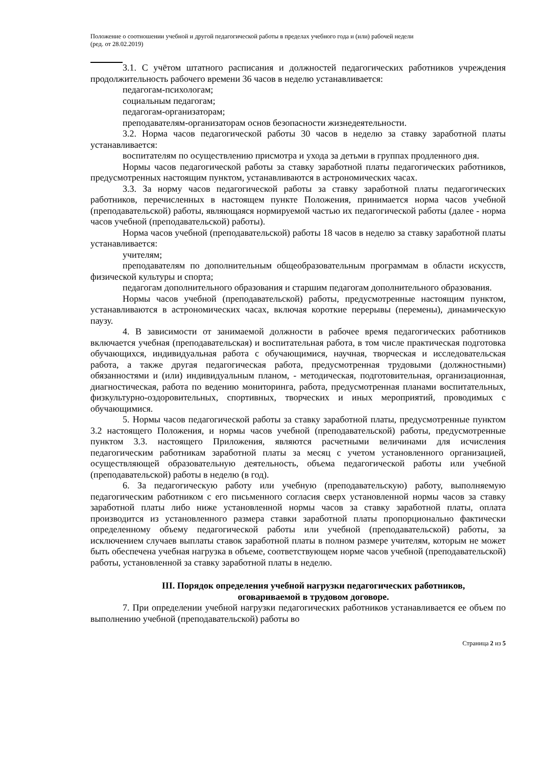Положение о соотношении учебной и другой педагогической работы в пределах учебного года и (или) рабочей недели
(ред. от 28.02.2019)
3.1. С учётом штатного расписания и должностей педагогических работников учреждения продолжительность рабочего времени 36 часов в неделю устанавливается:
педагогам-психологам;
социальным педагогам;
педагогам-организаторам;
преподавателям-организаторам основ безопасности жизнедеятельности.
3.2. Норма часов педагогической работы 30 часов в неделю за ставку заработной платы устанавливается:
воспитателям по осуществлению присмотра и ухода за детьми в группах продленного дня.
Нормы часов педагогической работы за ставку заработной платы педагогических работников, предусмотренных настоящим пунктом, устанавливаются в астрономических часах.
3.3. За норму часов педагогической работы за ставку заработной платы педагогических работников, перечисленных в настоящем пункте Положения, принимается норма часов учебной (преподавательской) работы, являющаяся нормируемой частью их педагогической работы (далее - норма часов учебной (преподавательской) работы).
Норма часов учебной (преподавательской) работы 18 часов в неделю за ставку заработной платы устанавливается:
учителям;
преподавателям по дополнительным общеобразовательным программам в области искусств, физической культуры и спорта;
педагогам дополнительного образования и старшим педагогам дополнительного образования.
Нормы часов учебной (преподавательской) работы, предусмотренные настоящим пунктом, устанавливаются в астрономических часах, включая короткие перерывы (перемены), динамическую паузу.
4. В зависимости от занимаемой должности в рабочее время педагогических работников включается учебная (преподавательская) и воспитательная работа, в том числе практическая подготовка обучающихся, индивидуальная работа с обучающимися, научная, творческая и исследовательская работа, а также другая педагогическая работа, предусмотренная трудовыми (должностными) обязанностями и (или) индивидуальным планом, - методическая, подготовительная, организационная, диагностическая, работа по ведению мониторинга, работа, предусмотренная планами воспитательных, физкультурно-оздоровительных, спортивных, творческих и иных мероприятий, проводимых с обучающимися.
5. Нормы часов педагогической работы за ставку заработной платы, предусмотренные пунктом 3.2 настоящего Положения, и нормы часов учебной (преподавательской) работы, предусмотренные пунктом 3.3. настоящего Приложения, являются расчетными величинами для исчисления педагогическим работникам заработной платы за месяц с учетом установленного организацией, осуществляющей образовательную деятельность, объема педагогической работы или учебной (преподавательской) работы в неделю (в год).
6. За педагогическую работу или учебную (преподавательскую) работу, выполняемую педагогическим работником с его письменного согласия сверх установленной нормы часов за ставку заработной платы либо ниже установленной нормы часов за ставку заработной платы, оплата производится из установленного размера ставки заработной платы пропорционально фактически определенному объему педагогической работы или учебной (преподавательской) работы, за исключением случаев выплаты ставок заработной платы в полном размере учителям, которым не может быть обеспечена учебная нагрузка в объеме, соответствующем норме часов учебной (преподавательской) работы, установленной за ставку заработной платы в неделю.
III. Порядок определения учебной нагрузки педагогических работников,
оговариваемой в трудовом договоре.
7. При определении учебной нагрузки педагогических работников устанавливается ее объем по выполнению учебной (преподавательской) работы во
Страница 2 из 5